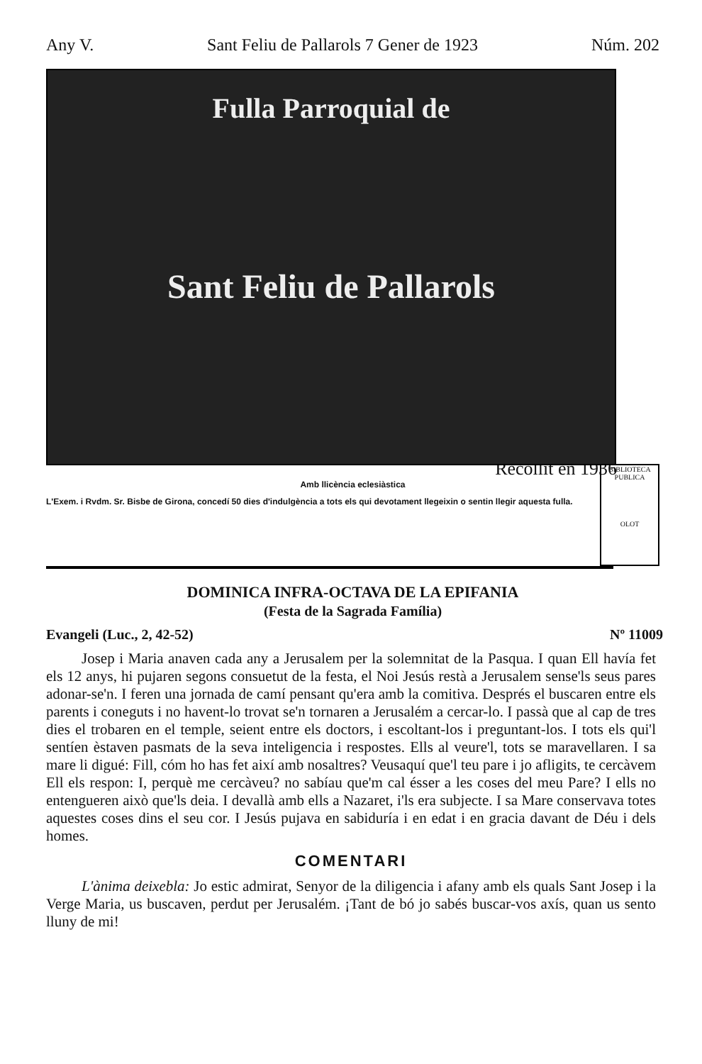Any V. Sant Feliu de Pallarols 7 Gener de 1923 Núm. 202
Fulla Parroquial de
Sant Feliu de Pallarols
Recollit en 1936
Amb llicència eclesiàstica
L'Exem. i Rvdm. Sr. Bisbe de Girona, concedí 50 dies d'indulgència a tots els qui devotament llegeixin o sentin llegir aquesta fulla.
BIBLIOTECA PUBLICA
OLOT
DOMINICA INFRA-OCTAVA DE LA EPIFANIA
(Festa de la Sagrada Família)
Evangeli (Luc., 2, 42-52) Nº 11009
Josep i Maria anaven cada any a Jerusalem per la solemnitat de la Pasqua. I quan Ell havía fet els 12 anys, hi pujaren segons consuetut de la festa, el Noi Jesús restà a Jerusalem sense'ls seus pares adonar-se'n. I feren una jornada de camí pensant qu'era amb la comitiva. Després el buscaren entre els parents i coneguts i no havent-lo trovat se'n tornaren a Jerusalém a cercar-lo. I passà que al cap de tres dies el trobaren en el temple, seient entre els doctors, i escoltant-los i preguntant-los. I tots els qui'l sentíen èstaven pasmats de la seva inteligencia i respostes. Ells al veure'l, tots se maravellaren. I sa mare li digué: Fill, cóm ho has fet així amb nosaltres? Veusaquí que'l teu pare i jo afligits, te cercàvem Ell els respon: I, perquè me cercàveu? no sabíau que'm cal ésser a les coses del meu Pare? I ells no entengueren això que'ls deia. I devallà amb ells a Nazaret, i'ls era subjecte. I sa Mare conservava totes aquestes coses dins el seu cor. I Jesús pujava en sabiduría i en edat i en gracia davant de Déu i dels homes.
COMENTARI
L'ànima deixebla: Jo estic admirat, Senyor de la diligencia i afany amb els quals Sant Josep i la Verge Maria, us buscaven, perdut per Jerusalém. ¡Tant de bó jo sabés buscar-vos axís, quan us sento lluny de mi!